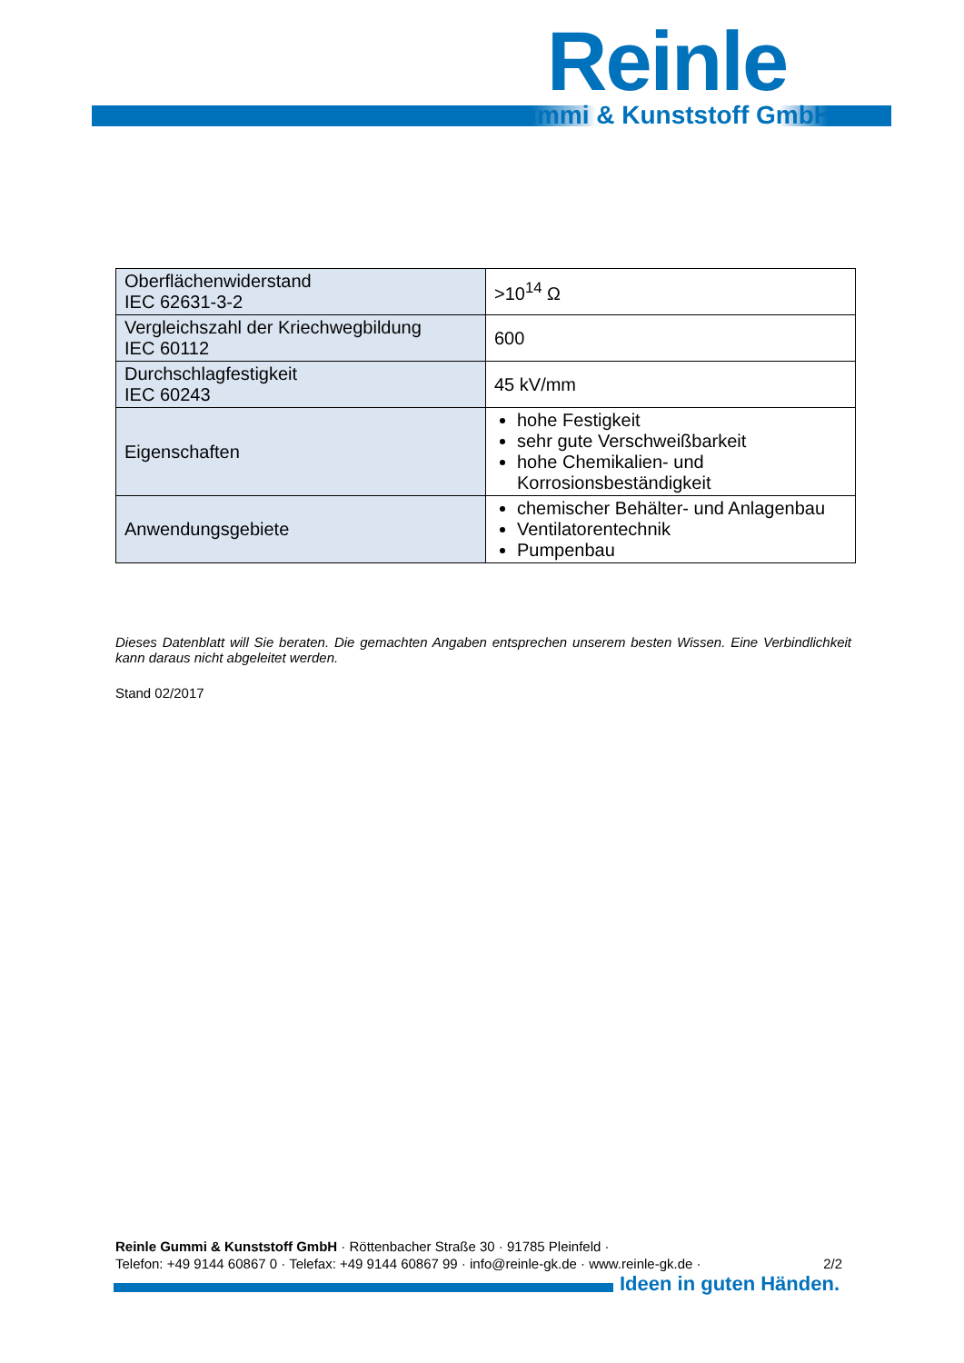Reinle
Gummi & Kunststoff GmbH
| Oberflächenwiderstand IEC 62631-3-2 | >10<sup>14</sup> Ω |
| Vergleichszahl der Kriechwegbildung IEC 60112 | 600 |
| Durchschlagfestigkeit IEC 60243 | 45 kV/mm |
| Eigenschaften | hohe Festigkeit sehr gute Verschweißbarkeit hohe Chemikalien- und Korrosionsbeständigkeit |
| Anwendungsgebiete | chemischer Behälter- und Anlagenbau Ventilatorentechnik Pumpenbau |
Dieses Datenblatt will Sie beraten. Die gemachten Angaben entsprechen unserem besten Wissen. Eine Verbindlichkeit kann daraus nicht abgeleitet werden.
Stand 02/2017
Reinle Gummi & Kunststoff GmbH · Röttenbacher Straße 30 · 91785 Pleinfeld ·
Telefon: +49 9144 60867 0 · Telefax: +49 9144 60867 99 · info@reinle-gk.de · www.reinle-gk.de · 2/2
Ideen in guten Händen.